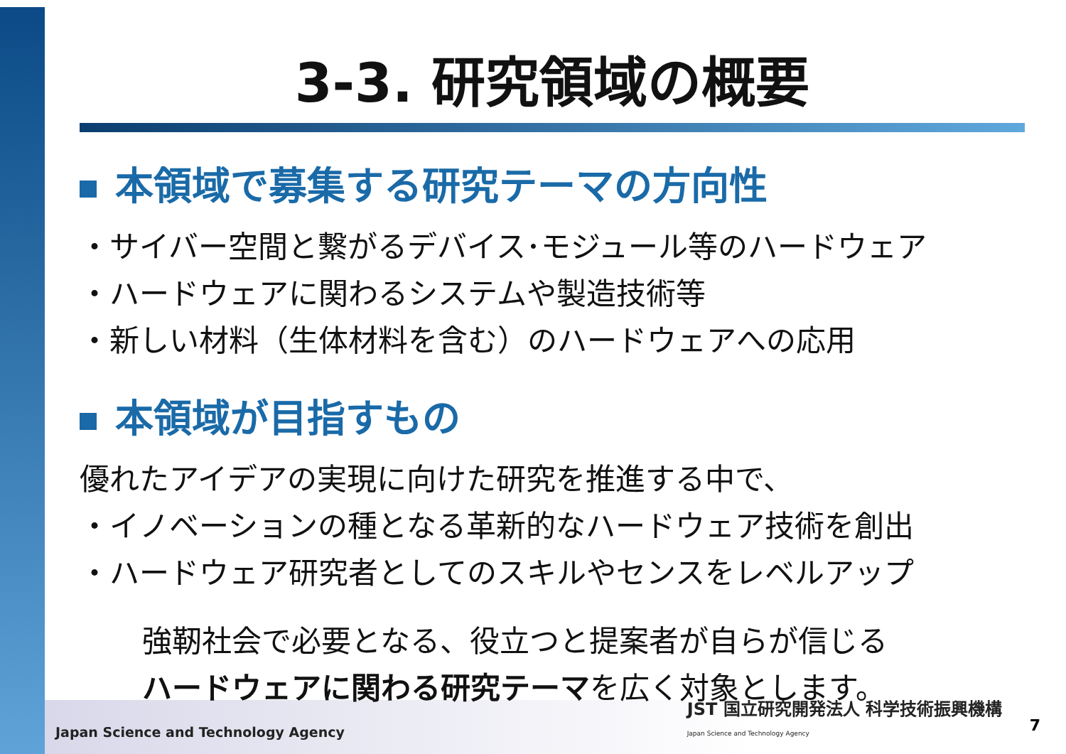3-3. 研究領域の概要
本領域で募集する研究テーマの方向性
・サイバー空間と繋がるデバイス･モジュール等のハードウェア
・ハードウェアに関わるシステムや製造技術等
・新しい材料（生体材料を含む）のハードウェアへの応用
本領域が目指すもの
優れたアイデアの実現に向けた研究を推進する中で、
・イノベーションの種となる革新的なハードウェア技術を創出
・ハードウェア研究者としてのスキルやセンスをレベルアップ
強靭社会で必要となる、役立つと提案者が自らが信じる
ハードウェアに関わる研究テーマを広く対象とします。
Japan Science and Technology Agency
JST 国立研究開発法人 科学技術振興機構
Japan Science and Technology Agency
7